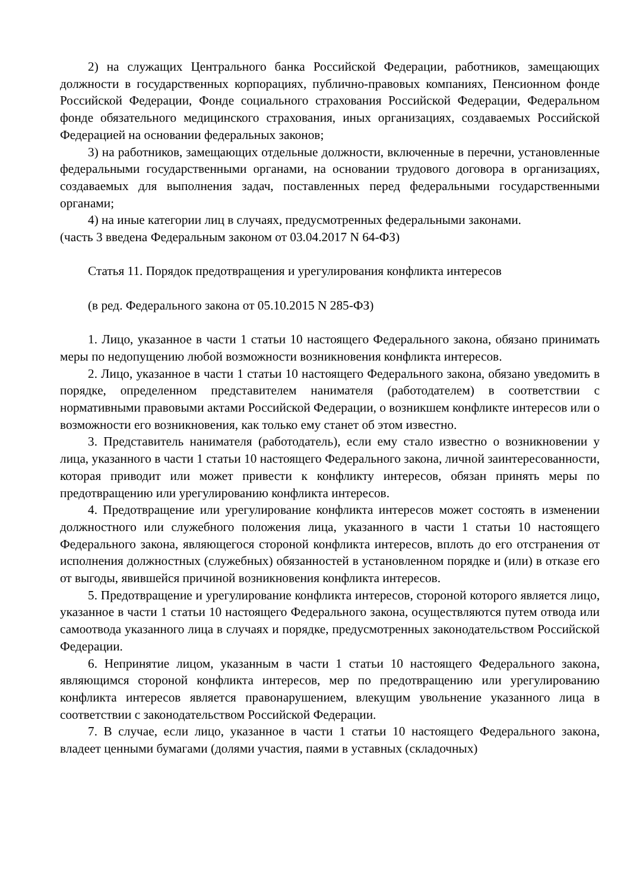2) на служащих Центрального банка Российской Федерации, работников, замещающих должности в государственных корпорациях, публично-правовых компаниях, Пенсионном фонде Российской Федерации, Фонде социального страхования Российской Федерации, Федеральном фонде обязательного медицинского страхования, иных организациях, создаваемых Российской Федерацией на основании федеральных законов;
3) на работников, замещающих отдельные должности, включенные в перечни, установленные федеральными государственными органами, на основании трудового договора в организациях, создаваемых для выполнения задач, поставленных перед федеральными государственными органами;
4) на иные категории лиц в случаях, предусмотренных федеральными законами.
(часть 3 введена Федеральным законом от 03.04.2017 N 64-ФЗ)
Статья 11. Порядок предотвращения и урегулирования конфликта интересов
(в ред. Федерального закона от 05.10.2015 N 285-ФЗ)
1. Лицо, указанное в части 1 статьи 10 настоящего Федерального закона, обязано принимать меры по недопущению любой возможности возникновения конфликта интересов.
2. Лицо, указанное в части 1 статьи 10 настоящего Федерального закона, обязано уведомить в порядке, определенном представителем нанимателя (работодателем) в соответствии с нормативными правовыми актами Российской Федерации, о возникшем конфликте интересов или о возможности его возникновения, как только ему станет об этом известно.
3. Представитель нанимателя (работодатель), если ему стало известно о возникновении у лица, указанного в части 1 статьи 10 настоящего Федерального закона, личной заинтересованности, которая приводит или может привести к конфликту интересов, обязан принять меры по предотвращению или урегулированию конфликта интересов.
4. Предотвращение или урегулирование конфликта интересов может состоять в изменении должностного или служебного положения лица, указанного в части 1 статьи 10 настоящего Федерального закона, являющегося стороной конфликта интересов, вплоть до его отстранения от исполнения должностных (служебных) обязанностей в установленном порядке и (или) в отказе его от выгоды, явившейся причиной возникновения конфликта интересов.
5. Предотвращение и урегулирование конфликта интересов, стороной которого является лицо, указанное в части 1 статьи 10 настоящего Федерального закона, осуществляются путем отвода или самоотвода указанного лица в случаях и порядке, предусмотренных законодательством Российской Федерации.
6. Непринятие лицом, указанным в части 1 статьи 10 настоящего Федерального закона, являющимся стороной конфликта интересов, мер по предотвращению или урегулированию конфликта интересов является правонарушением, влекущим увольнение указанного лица в соответствии с законодательством Российской Федерации.
7. В случае, если лицо, указанное в части 1 статьи 10 настоящего Федерального закона, владеет ценными бумагами (долями участия, паями в уставных (складочных)